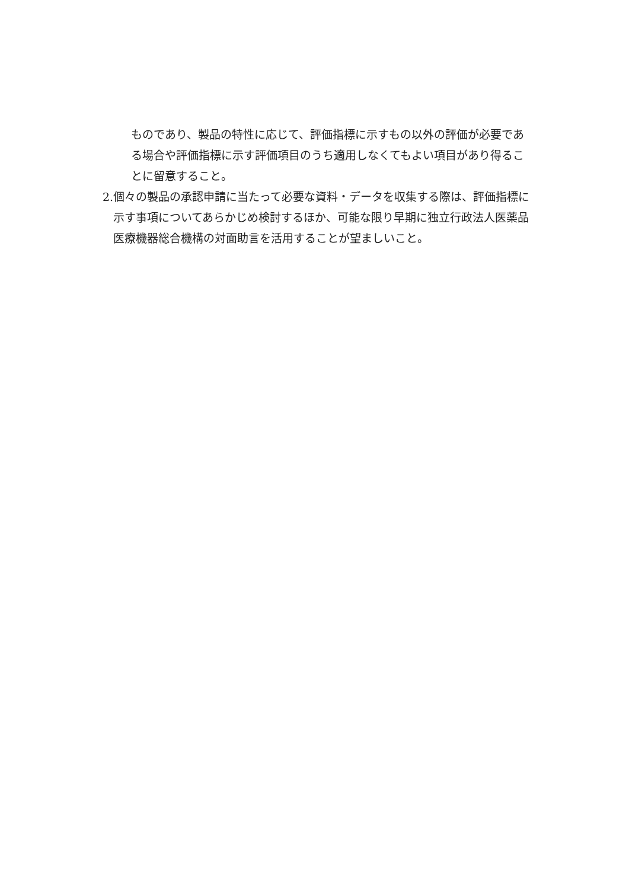ものであり、製品の特性に応じて、評価指標に示すもの以外の評価が必要である場合や評価指標に示す評価項目のうち適用しなくてもよい項目があり得ることに留意すること。
2. 個々の製品の承認申請に当たって必要な資料・データを収集する際は、評価指標に示す事項についてあらかじめ検討するほか、可能な限り早期に独立行政法人医薬品医療機器総合機構の対面助言を活用することが望ましいこと。